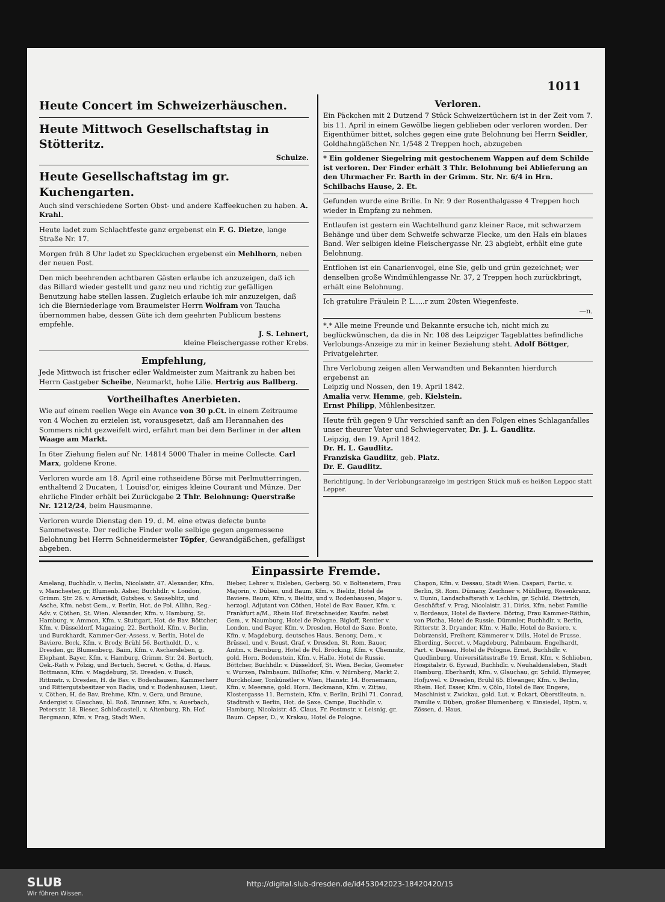1011
Heute Concert im Schweizerhäuschen.
Heute Mittwoch Gesellschaftstag in Stötteritz.
Schulze.
Heute Gesellschaftstag im gr. Kuchengarten.
Auch sind verschiedene Sorten Obst- und andere Kaffeekuchen zu haben. A. Krahl.
Heute ladet zum Schlachtfeste ganz ergebenst ein F. G. Dietze, lange Straße Nr. 17.
Morgen früh 8 Uhr ladet zu Speckkuchen ergebenst ein Mehlhorn, neben der neuen Post.
Den mich beehrenden achtbaren Gästen erlaube ich anzuzeigen, daß ich das Billard wieder gestellt und ganz neu und richtig zur gefälligen Benutzung habe stellen lassen. Zugleich erlaube ich mir anzuzeigen, daß ich die Bierniederlage vom Braumeister Herrn Wolfram von Taucha übernommen habe, dessen Güte ich dem geehrten Publicum bestens empfehle.
J. S. Lehnert,
kleine Fleischergasse rother Krebs.
Empfehlung,
Jede Mittwoch ist frischer edler Waldmeister zum Maitrank zu haben bei Herrn Gastgeber Scheibe, Neumarkt, hohe Lilie. Hertrig aus Ballberg.
Vortheilhaftes Anerbieten.
Wie auf einem reellen Wege ein Avance von 30 p.Ct. in einem Zeitraume von 4 Wochen zu erzielen ist, vorausgesetzt, daß am Herannahen des Sommers nicht gezweifelt wird, erfährt man bei dem Berliner in der alten Waage am Markt.
In 6ter Ziehung fielen auf Nr. 14814 5000 Thaler in meine Collecte. Carl Marx, goldene Krone.
Verloren wurde am 18. April eine rothseidene Börse mit Perlmutterringen, enthaltend 2 Ducaten, 1 Louisd'or, einiges kleine Courant und Münze. Der ehrliche Finder erhält bei Zurückgabe 2 Thlr. Belohnung: Querstraße Nr. 1212/24, beim Hausmanne.
Verloren wurde Dienstag den 19. d. M. eine etwas defecte bunte Sammetweste. Der redliche Finder wolle selbige gegen angemessene Belohnung bei Herrn Schneidermeister Töpfer, Gewandgäßchen, gefälligst abgeben.
Verloren.
Ein Päckchen mit 2 Dutzend 7 Stück Schweizertüchern ist in der Zeit vom 7. bis 11. April in einem Gewölbe liegen geblieben oder verloren worden. Der Eigenthümer bittet, solches gegen eine gute Belohnung bei Herrn Seidler, Goldhahngäßchen Nr. 1/548 2 Treppen hoch, abzugeben
* Ein goldener Siegelring mit gestochenem Wappen auf dem Schilde ist verloren. Der Finder erhält 3 Thlr. Belohnung bei Ablieferung an den Uhrmacher Fr. Barth in der Grimm. Str. Nr. 6/4 in Hrn. Schilbachs Hause, 2. Et.
Gefunden wurde eine Brille. In Nr. 9 der Rosenthalgasse 4 Treppen hoch wieder in Empfang zu nehmen.
Entlaufen ist gestern ein Wachtelhund ganz kleiner Race, mit schwarzem Behänge und über dem Schweife schwarze Flecke, um den Hals ein blaues Band. Wer selbigen kleine Fleischergasse Nr. 23 abgiebt, erhält eine gute Belohnung.
Entflohen ist ein Canarienvogel, eine Sie, gelb und grün gezeichnet; wer denselben große Windmühlengasse Nr. 37, 2 Treppen hoch zurückbringt, erhält eine Belohnung.
Ich gratulire Fräulein P. L.....r zum 20sten Wiegenfeste.
—n.
*.* Alle meine Freunde und Bekannte ersuche ich, nicht mich zu beglückwünschen, da die in Nr. 108 des Leipziger Tageblattes befindliche Verlobungs-Anzeige zu mir in keiner Beziehung steht. Adolf Böttger, Privatgelehrter.
Ihre Verlobung zeigen allen Verwandten und Bekannten hierdurch ergebenst an
Leipzig und Nossen, den 19. April 1842.
Amalia verw. Hemme, geb. Kielstein.
Ernst Philipp, Mühlenbesitzer.
Heute früh gegen 9 Uhr verschied sanft an den Folgen eines Schlaganfalles unser theurer Vater und Schwiegervater, Dr. J. L. Gaudlitz.
Leipzig, den 19. April 1842.
Dr. H. L. Gaudlitz.
Franziska Gaudlitz, geb. Platz.
Dr. E. Gaudlitz.
Berichtigung. In der Verlobungsanzeige im gestrigen Stück muß es heißen Leppoc statt Lepper.
Einpassirte Fremde.
Amelang, Buchhdlr. v. Berlin, Nicolaistr. 47. Alexander, Kfm. v. Manchester, gr. Blumenb. Asher, Buchhdlr. v. London, Grimm. Str. 26. v. Arnstädt, Gutsbes. v. Sauseblitz, und Asche, Kfm. nebst Gem., v. Berlin, Hot. de Pol. Allihn, Reg.-Adv. v. Cöthen, St. Wien. Alexander, Kfm. v. Hamburg, St. Hamburg. v. Ammon, Kfm. v. Stuttgart, Hot. de Bav. Böttcher, Kfm. v. Düsseldorf, Magazing. 22. Berthold, Kfm. v. Berlin, und Burckhardt, Kammer-Ger.-Assess. v. Berlin, Hotel de Baviere. Bock, Kfm. v. Brody, Brühl 56. Bertholdt, D., v. Dresden, gr. Blumenberg. Baim, Kfm. v. Aschersleben, g. Elephant. Bayer, Kfm. v. Hamburg, Grimm. Str. 24. Bertuch, Oek.-Rath v. Pölzig, und Bertuch, Secret. v. Gotha, d. Haus. Bottmann, Kfm. v. Magdeburg, St. Dresden. v. Busch, Rittmstr. v. Dresden, H. de Bav. v. Bodenhausen, Kammerherr und Rittergutsbesitzer von Radis, und v. Bodenhausen, Lieut. v. Cöthen, H. de Bav. Brehme, Kfm. v. Gera, und Braune, Andergist v. Glauchau, bl. Roß. Brunner, Kfm. v. Auerbach, Petersstr. 18. Bieser, Schloßcastell. v. Altenburg, Rh. Hof. Bergmann, Kfm. v. Prag, Stadt Wien.
Bieber, Lehrer v. Eisleben, Gerberg. 50. v. Boltenstern, Frau Majorin, v. Düben, und Baum, Kfm. v. Bielitz, Hotel de Baviere. Baum, Kfm. v. Bielitz, und v. Bodenhausen, Major u. herzogl. Adjutant von Cöthen, Hotel de Bav. Bauer, Kfm. v. Frankfurt a/M., Rhein Hof. Bretschneider, Kaufm. nebst Gem., v. Naumburg, Hotel de Pologne. Bigloff, Rentier v. London, und Bayer, Kfm. v. Dresden, Hotel de Saxe. Bonte, Kfm. v. Magdeburg, deutsches Haus. Benony, Dem., v. Brüssel, und v. Beust, Graf, v. Dresden, St. Rom. Bauer, Amtm. v. Bernburg, Hotel de Pol. Bröcking, Kfm. v. Chemnitz, gold. Horn. Bodenstein, Kfm. v. Halle, Hotel de Russie. Böttcher, Buchhdlr. v. Düsseldorf, St. Wien. Becke, Geometer v. Wurzen, Palmbaum. Billhofer, Kfm. v. Nürnberg, Markt 2. Burckholzer, Tonkünstler v. Wien, Hainstr. 14. Bornemann, Kfm. v. Meerane, gold. Horn. Beckmann, Kfm. v. Zittau, Klostergasse 11. Bernstein, Kfm. v. Berlin, Brühl 71. Conrad, Stadtrath v. Berlin, Hot. de Saxe. Campe, Buchhdlr. v. Hamburg, Nicolaistr. 45. Claus, Fr. Postmstr. v. Leisnig, gr. Baum. Cepser, D., v. Krakau, Hotel de Pologne.
Chapon, Kfm. v. Dessau, Stadt Wien. Caspari, Partic. v. Berlin, St. Rom. Dümany, Zeichner v. Mühlberg, Rosenkranz. v. Dunin, Landschaftsrath v. Lechlin, gr. Schild. Diettrich, Geschäftsf. v. Prag, Nicolaistr. 31. Dirks, Kfm. nebst Familie v. Bordeaux, Hotel de Baviere. Döring, Frau Kammer-Räthin, von Plotha, Hotel de Russie. Dümmler, Buchhdlr. v. Berlin, Ritterstr. 3. Dryander, Kfm. v. Halle, Hotel de Baviere. v. Dobrzenski, Freiherr, Kämmerer v. Dills, Hotel de Prusse. Eberding, Secret. v. Magdeburg, Palmbaum. Engelhardt, Part. v. Dessau, Hotel de Pologne. Ernst, Buchhdlr. v. Quedlinburg, Universitätsstraße 19. Ernst, Kfm. v. Schlieben, Hospitalstr. 6. Eyraud, Buchhdlr. v. Neuhaldensleben, Stadt Hamburg. Eberhardt, Kfm. v. Glauchau, gr. Schild. Elymeyer, Hofjuwel. v. Dresden, Brühl 65. Elwanger, Kfm. v. Berlin, Rhein. Hof. Esser, Kfm. v. Cöln, Hotel de Bav. Engere, Maschinist v. Zwickau, gold. Lut. v. Eckart, Oberstlieutn. n. Familie v. Düben, großer Blumenberg. v. Einsiedel, Hptm. v. Zössen, d. Haus.
SLUB
Wir führen Wissen.
http://digital.slub-dresden.de/id453042023-18420420/15